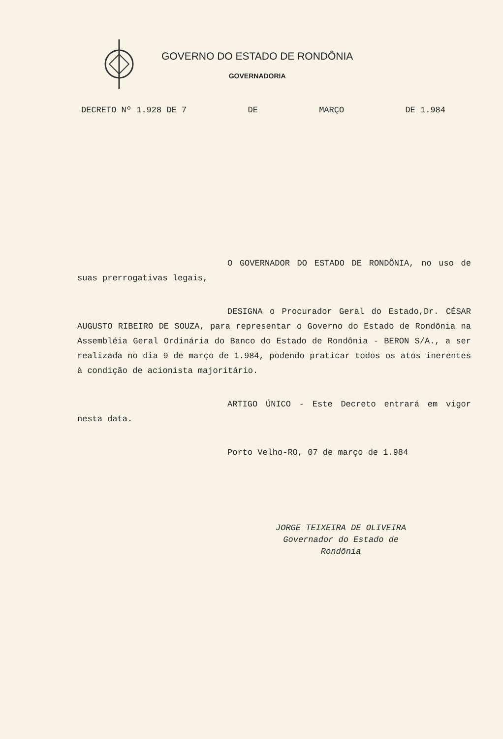GOVERNO DO ESTADO DE RONDÔNIA
GOVERNADORIA
DECRETO Nº 1.928 DE 7 DE MARÇO DE 1.984
O GOVERNADOR DO ESTADO DE RONDÔNIA, no uso de suas prerrogativas legais,
DESIGNA o Procurador Geral do Estado,Dr. CÉSAR AUGUSTO RIBEIRO DE SOUZA, para representar o Governo do Estado de Rondônia na Assembléia Geral Ordinária do Banco do Estado de Rondônia - BERON S/A., a ser realizada no dia 9 de março de 1.984, podendo praticar todos os atos inerentes à condição de acionista majoritário.
ARTIGO ÚNICO - Este Decreto entrará em vigor nesta data.
Porto Velho-RO, 07 de março de 1.984
JORGE TEIXEIRA DE OLIVEIRA
Governador do Estado de
Rondônia